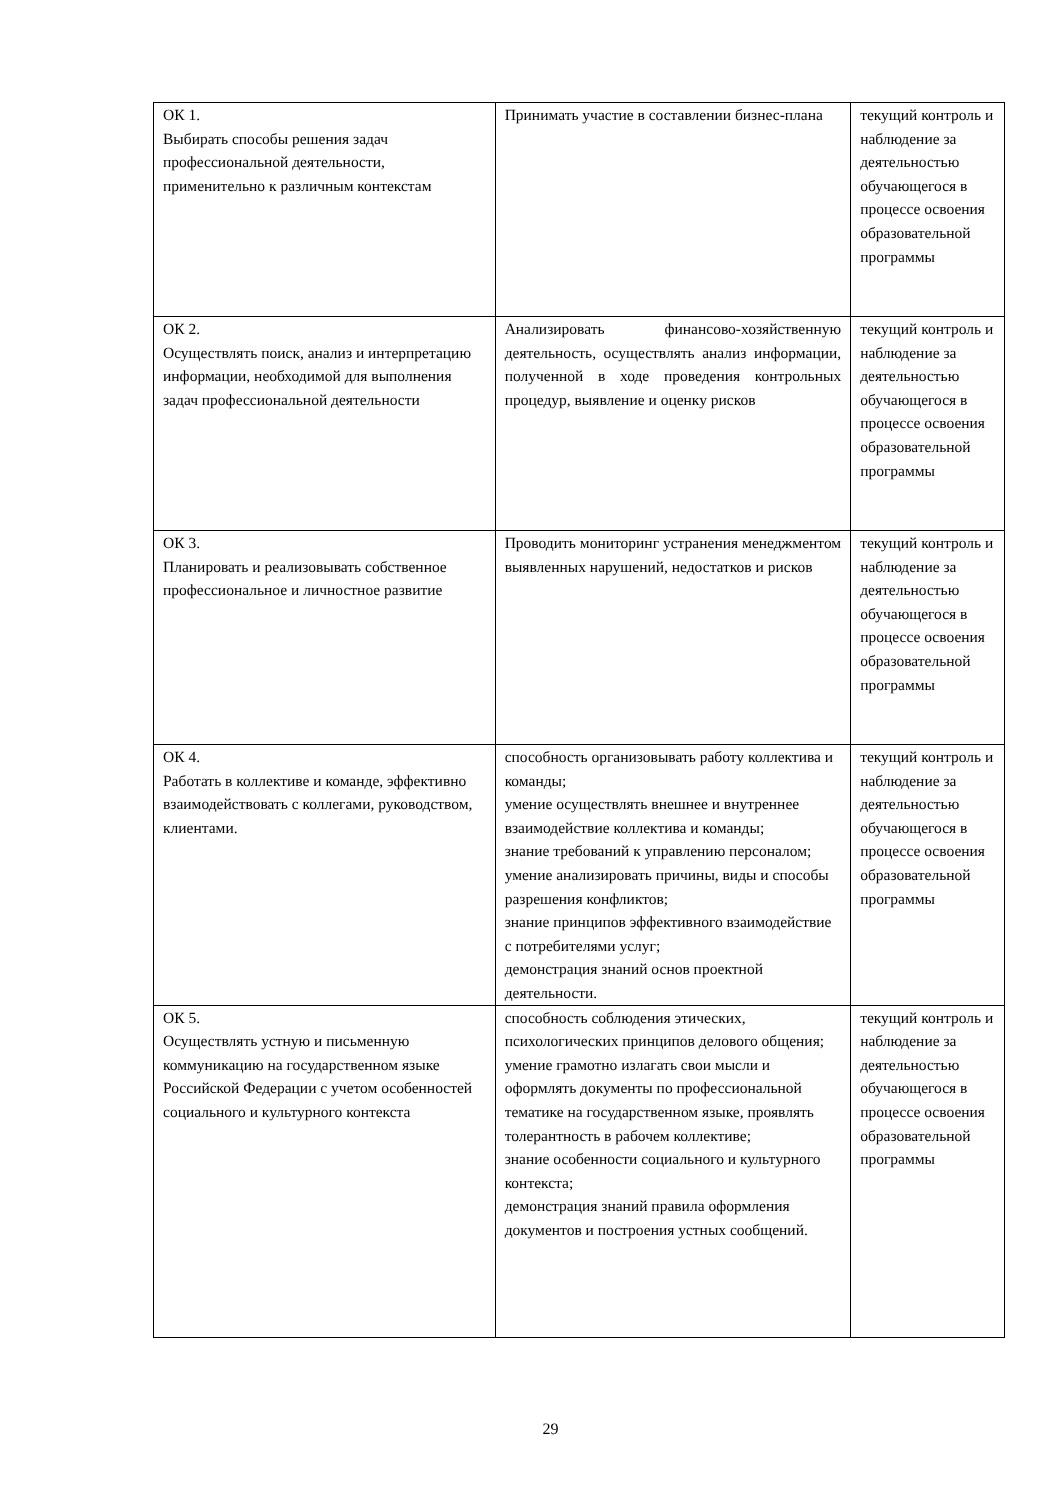| ОК 1. Выбирать способы решения задач профессиональной деятельности, применительно к различным контекстам | Принимать участие в составлении бизнес-плана | текущий контроль и наблюдение за деятельностью обучающегося в процессе освоения образовательной программы |
| ОК 2. Осуществлять поиск, анализ и интерпретацию информации, необходимой для выполнения задач профессиональной деятельности | Анализировать финансово-хозяйственную деятельность, осуществлять анализ информации, полученной в ходе проведения контрольных процедур, выявление и оценку рисков | текущий контроль и наблюдение за деятельностью обучающегося в процессе освоения образовательной программы |
| ОК 3. Планировать и реализовывать собственное профессиональное и личностное развитие | Проводить мониторинг устранения менеджментом выявленных нарушений, недостатков и рисков | текущий контроль и наблюдение за деятельностью обучающегося в процессе освоения образовательной программы |
| ОК 4. Работать в коллективе и команде, эффективно взаимодействовать с коллегами, руководством, клиентами. | способность организовывать работу коллектива и команды; умение осуществлять внешнее и внутреннее взаимодействие коллектива и команды; знание требований к управлению персоналом; умение анализировать причины, виды и способы разрешения конфликтов; знание принципов эффективного взаимодействие с потребителями услуг; демонстрация знаний основ проектной деятельности. | текущий контроль и наблюдение за деятельностью обучающегося в процессе освоения образовательной программы |
| ОК 5. Осуществлять устную и письменную коммуникацию на государственном языке Российской Федерации с учетом особенностей социального и культурного контекста | способность соблюдения этических, психологических принципов делового общения; умение грамотно излагать свои мысли и оформлять документы по профессиональной тематике на государственном языке, проявлять толерантность в рабочем коллективе; знание особенности социального и культурного контекста; демонстрация знаний правила оформления документов и построения устных сообщений. | текущий контроль и наблюдение за деятельностью обучающегося в процессе освоения образовательной программы |
29